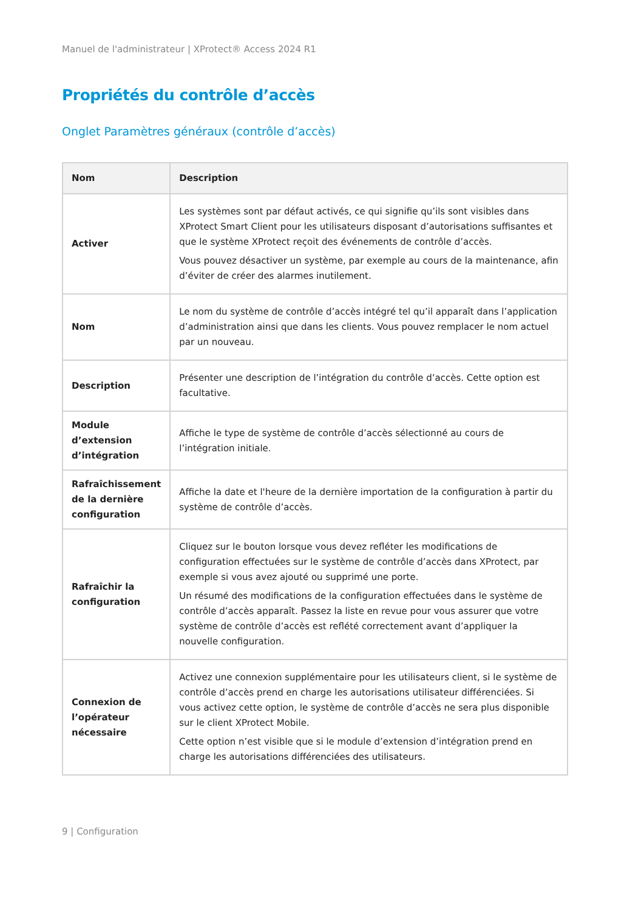Manuel de l'administrateur | XProtect® Access 2024 R1
Propriétés du contrôle d’accès
Onglet Paramètres généraux (contrôle d’accès)
| Nom | Description |
| --- | --- |
| Activer | Les systèmes sont par défaut activés, ce qui signifie qu’ils sont visibles dans XProtect Smart Client pour les utilisateurs disposant d’autorisations suffisantes et que le système XProtect reçoit des événements de contrôle d’accès. Vous pouvez désactiver un système, par exemple au cours de la maintenance, afin d’éviter de créer des alarmes inutilement. |
| Nom | Le nom du système de contrôle d’accès intégré tel qu’il apparaît dans l’application d’administration ainsi que dans les clients. Vous pouvez remplacer le nom actuel par un nouveau. |
| Description | Présenter une description de l’intégration du contrôle d’accès. Cette option est facultative. |
| Module d’extension d’intégration | Affiche le type de système de contrôle d’accès sélectionné au cours de l’intégration initiale. |
| Rafraîchissement de la dernière configuration | Affiche la date et l'heure de la dernière importation de la configuration à partir du système de contrôle d’accès. |
| Rafraîchir la configuration | Cliquez sur le bouton lorsque vous devez refléter les modifications de configuration effectuées sur le système de contrôle d’accès dans XProtect, par exemple si vous avez ajouté ou supprimé une porte. Un résumé des modifications de la configuration effectuées dans le système de contrôle d’accès apparaît. Passez la liste en revue pour vous assurer que votre système de contrôle d’accès est reflété correctement avant d’appliquer la nouvelle configuration. |
| Connexion de l’opérateur nécessaire | Activez une connexion supplémentaire pour les utilisateurs client, si le système de contrôle d’accès prend en charge les autorisations utilisateur différenciées. Si vous activez cette option, le système de contrôle d’accès ne sera plus disponible sur le client XProtect Mobile. Cette option n’est visible que si le module d’extension d’intégration prend en charge les autorisations différenciées des utilisateurs. |
9 | Configuration